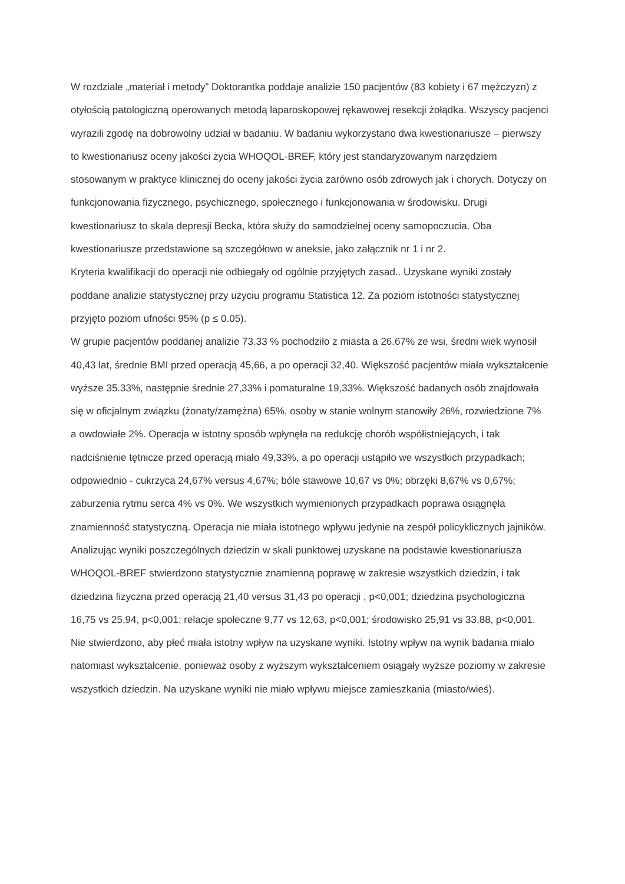W rozdziale „materiał i metody” Doktorantka poddaje analizie 150 pacjentów (83 kobiety i 67 mężczyzn) z otyłością patologiczną operowanych metodą laparoskopowej rękawowej resekcji żołądka. Wszyscy pacjenci wyrazili zgodę na dobrowolny udział w badaniu. W badaniu wykorzystano dwa kwestionariusze – pierwszy to kwestionariusz oceny jakości życia WHOQOL-BREF, który jest standaryzowanym narzędziem stosowanym w praktyce klinicznej do oceny jakości życia zarówno osób zdrowych jak i chorych. Dotyczy on funkcjonowania fizycznego, psychicznego, społecznego i funkcjonowania w środowisku. Drugi kwestionariusz to skala depresji Becka, która służy do samodzielnej oceny samopoczucia. Oba kwestionariusze przedstawione są szczegółowo w aneksie, jako załącznik nr 1 i nr 2.
Kryteria kwalifikacji do operacji nie odbiegały od ogólnie przyjętych zasad.. Uzyskane wyniki zostały poddane analizie statystycznej przy użyciu programu Statistica 12. Za poziom istotności statystycznej przyjęto poziom ufności 95% (p ≤ 0.05).
W grupie pacjentów poddanej analizie 73.33 % pochodziło z miasta a 26.67% ze wsi, średni wiek wynosił 40,43 lat, średnie BMI przed operacją 45,66, a po operacji 32,40. Większość pacjentów miała wykształcenie wyższe 35.33%, następnie średnie 27,33% i pomaturalne 19,33%. Większość badanych osób znajdowała się w oficjalnym związku (żonaty/zamężna) 65%, osoby w stanie wolnym stanowiły 26%, rozwiedzione 7% a owdowiałe 2%. Operacja w istotny sposób wpłynęła na redukcję chorób współistniejących, i tak nadciśnienie tętnicze przed operacją miało 49,33%, a po operacji ustąpiło we wszystkich przypadkach; odpowiednio - cukrzyca 24,67% versus 4,67%; bóle stawowe 10,67 vs 0%; obrzęki 8,67% vs 0,67%; zaburzenia rytmu serca 4% vs 0%. We wszystkich wymienionych przypadkach poprawa osiągnęła znamienność statystyczną. Operacja nie miała istotnego wpływu jedynie na zespół policyklicznych jajników.
Analizując wyniki poszczególnych dziedzin w skali punktowej uzyskane na podstawie kwestionariusza WHOQOL-BREF stwierdzono statystycznie znamienną poprawę w zakresie wszystkich dziedzin, i tak dziedzina fizyczna przed operacją 21,40 versus 31,43 po operacji , p<0,001; dziedzina psychologiczna 16,75 vs 25,94, p<0,001; relacje społeczne 9,77 vs 12,63, p<0,001; środowisko 25,91 vs 33,88, p<0,001. Nie stwierdzono, aby płeć miała istotny wpływ na uzyskane wyniki. Istotny wpływ na wynik badania miało natomiast wykształcenie, ponieważ osoby z wyższym wykształceniem osiągały wyższe poziomy w zakresie wszystkich dziedzin. Na uzyskane wyniki nie miało wpływu miejsce zamieszkania (miasto/wieś).